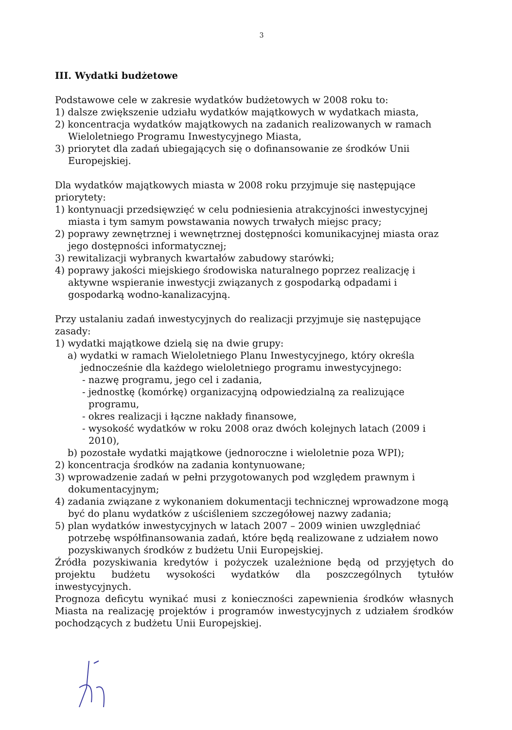3
III. Wydatki budżetowe
Podstawowe cele w zakresie wydatków budżetowych w 2008 roku to:
1) dalsze zwiększenie udziału wydatków majątkowych w wydatkach miasta,
2) koncentracja wydatków majątkowych na zadanich realizowanych w ramach Wieloletniego Programu Inwestycyjnego Miasta,
3) priorytet dla zadań ubiegających się o dofinansowanie ze środków Unii Europejskiej.
Dla wydatków majątkowych miasta w 2008 roku przyjmuje się następujące priorytety:
1) kontynuacji przedsięwzięć w celu podniesienia atrakcyjności inwestycyjnej miasta i tym samym powstawania nowych trwałych miejsc pracy;
2) poprawy zewnętrznej i wewnętrznej dostępności komunikacyjnej miasta oraz jego dostępności informatycznej;
3) rewitalizacji wybranych kwartałów zabudowy starówki;
4) poprawy jakości miejskiego środowiska naturalnego poprzez realizację i aktywne wspieranie inwestycji związanych z gospodarką odpadami i gospodarką wodno-kanalizacyjną.
Przy ustalaniu zadań inwestycyjnych do realizacji przyjmuje się następujące zasady:
1) wydatki majątkowe dzielą się na dwie grupy:
a) wydatki w ramach Wieloletniego Planu Inwestycyjnego, który określa jednocześnie dla każdego wieloletniego programu inwestycyjnego:
- nazwę programu, jego cel i zadania,
- jednostkę (komórkę) organizacyjną odpowiedzialną za realizujące programu,
- okres realizacji i łączne nakłady finansowe,
- wysokość wydatków w roku 2008 oraz dwóch kolejnych latach (2009 i 2010),
b) pozostałe wydatki majątkowe (jednoroczne i wieloletnie poza WPI);
2) koncentracja środków na zadania kontynuowane;
3) wprowadzenie zadań w pełni przygotowanych pod względem prawnym i dokumentacyjnym;
4) zadania związane z wykonaniem dokumentacji technicznej wprowadzone mogą być do planu wydatków z uściśleniem szczegółowej nazwy zadania;
5) plan wydatków inwestycyjnych w latach 2007 – 2009 winien uwzględniać potrzebę współfinansowania zadań, które będą realizowane z udziałem nowo pozyskiwanych środków z budżetu Unii Europejskiej.
Źródła pozyskiwania kredytów i pożyczek uzależnione będą od przyjętych do projektu budżetu wysokości wydatków dla poszczególnych tytułów inwestycyjnych.
Prognoza deficytu wynikać musi z konieczności zapewnienia środków własnych Miasta na realizację projektów i programów inwestycyjnych z udziałem środków pochodzących z budżetu Unii Europejskiej.